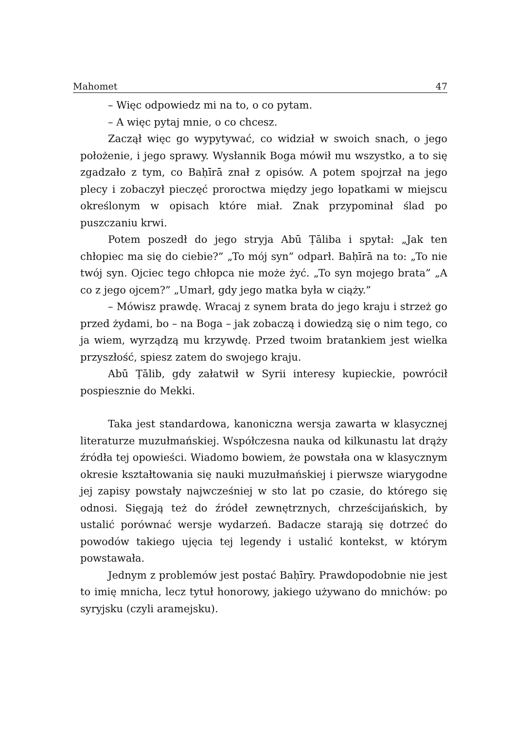Mahomet 47
– Więc odpowiedz mi na to, o co pytam.
– A więc pytaj mnie, o co chcesz.
Zaczął więc go wypytywać, co widział w swoich snach, o jego położenie, i jego sprawy. Wysłannik Boga mówił mu wszystko, a to się zgadzało z tym, co Baḥīrā znał z opisów. A potem spojrzał na jego plecy i zobaczył pieczęć proroctwa między jego łopatkami w miejscu określonym w opisach które miał. Znak przypominał ślad po puszczaniu krwi.
Potem poszedł do jego stryja Abū Ṭāliba i spytał: „Jak ten chłopiec ma się do ciebie?” „To mój syn” odparł. Baḥīrā na to: „To nie twój syn. Ojciec tego chłopca nie może żyć. „To syn mojego brata” „A co z jego ojcem?” „Umarł, gdy jego matka była w ciąży.”
– Mówisz prawdę. Wracaj z synem brata do jego kraju i strzeż go przed żydami, bo – na Boga – jak zobaczą i dowiedzą się o nim tego, co ja wiem, wyrządzą mu krzywdę. Przed twoim bratankiem jest wielka przyszłość, spiesz zatem do swojego kraju.
Abū Ṭālib, gdy załatwił w Syrii interesy kupieckie, powrócił pospiesznie do Mekki.
Taka jest standardowa, kanoniczna wersja zawarta w klasycznej literaturze muzułmańskiej. Współczesna nauka od kilkunastu lat drąży źródła tej opowieści. Wiadomo bowiem, że powstała ona w klasycznym okresie kształtowania się nauki muzułmańskiej i pierwsze wiarygodne jej zapisy powstały najwcześniej w sto lat po czasie, do którego się odnosi. Sięgają też do źródeł zewnętrznych, chrześcijańskich, by ustalić porównać wersje wydarzeń. Badacze starają się dotrzeć do powodów takiego ujęcia tej legendy i ustalić kontekst, w którym powstawała.
Jednym z problemów jest postać Baḥīry. Prawdopodobnie nie jest to imię mnicha, lecz tytuł honorowy, jakiego używano do mnichów: po syryjsku (czyli aramejsku).